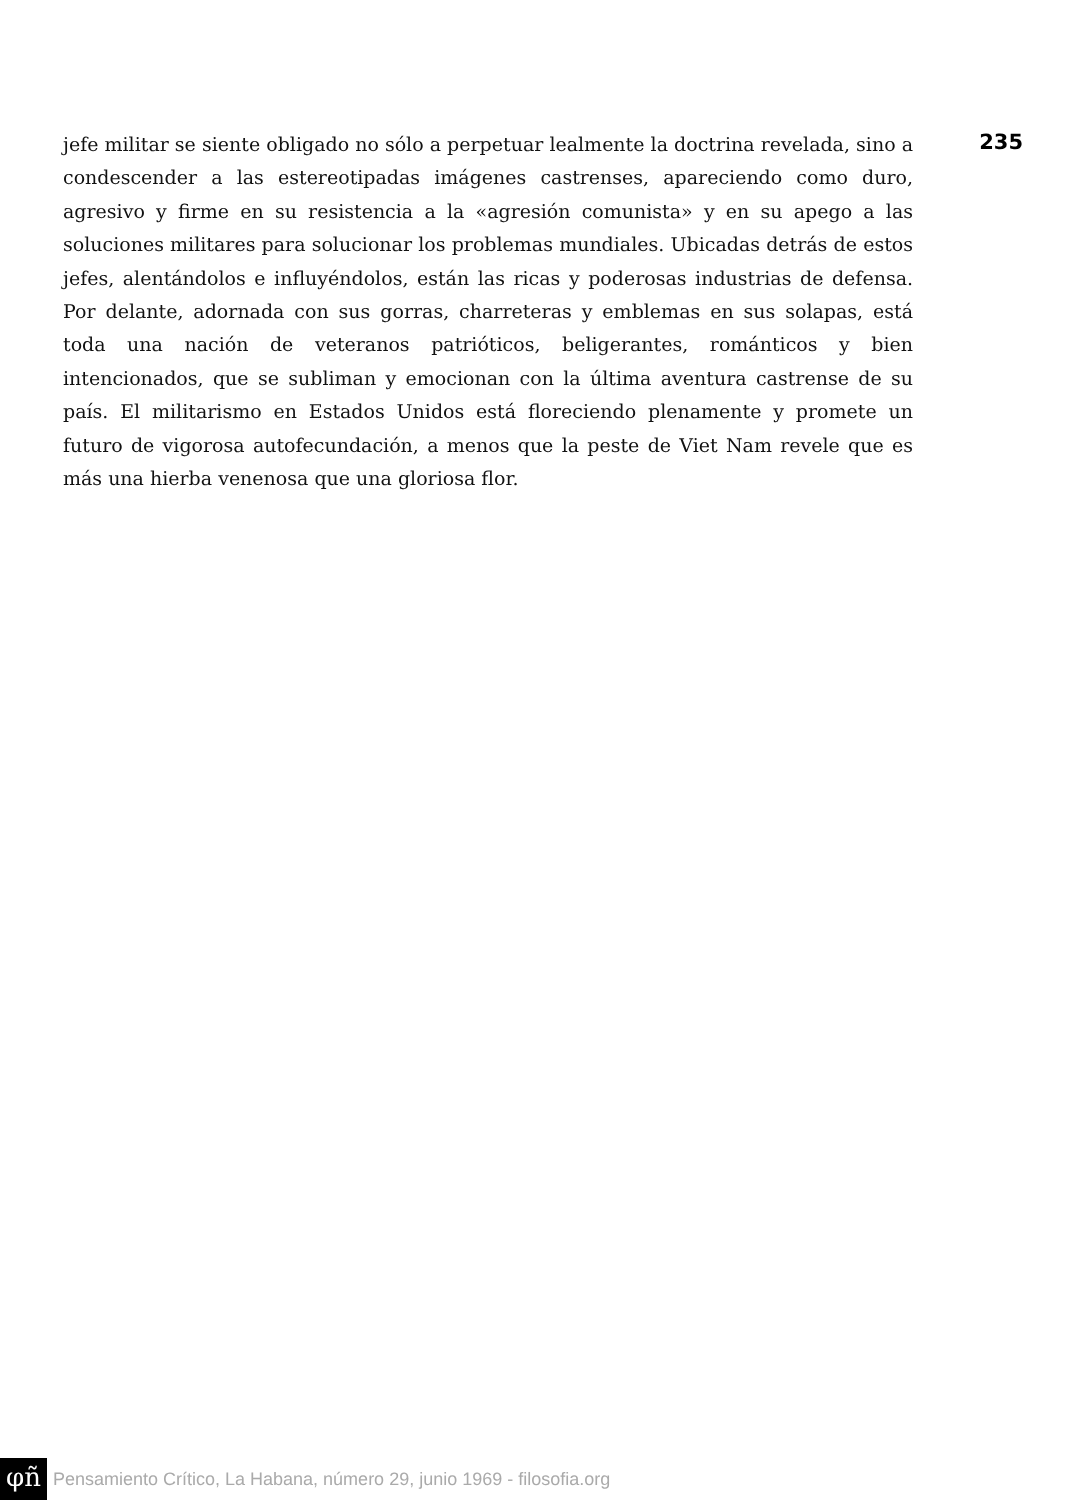235
jefe militar se siente obligado no sólo a perpetuar lealmente la doctrina revelada, sino a condescender a las estereotipadas imágenes castrenses, apareciendo como duro, agresivo y firme en su resistencia a la «agresión comunista» y en su apego a las soluciones militares para solucionar los problemas mundiales. Ubicadas detrás de estos jefes, alentándolos e influyéndolos, están las ricas y poderosas industrias de defensa. Por delante, adornada con sus gorras, charreteras y emblemas en sus solapas, está toda una nación de veteranos patrióticos, beligerantes, románticos y bien intencionados, que se subliman y emocionan con la última aventura castrense de su país. El militarismo en Estados Unidos está floreciendo plenamente y promete un futuro de vigorosa autofecundación, a menos que la peste de Viet Nam revele que es más una hierba venenosa que una gloriosa flor.
φñ Pensamiento Crítico, La Habana, número 29, junio 1969 - filosofia.org